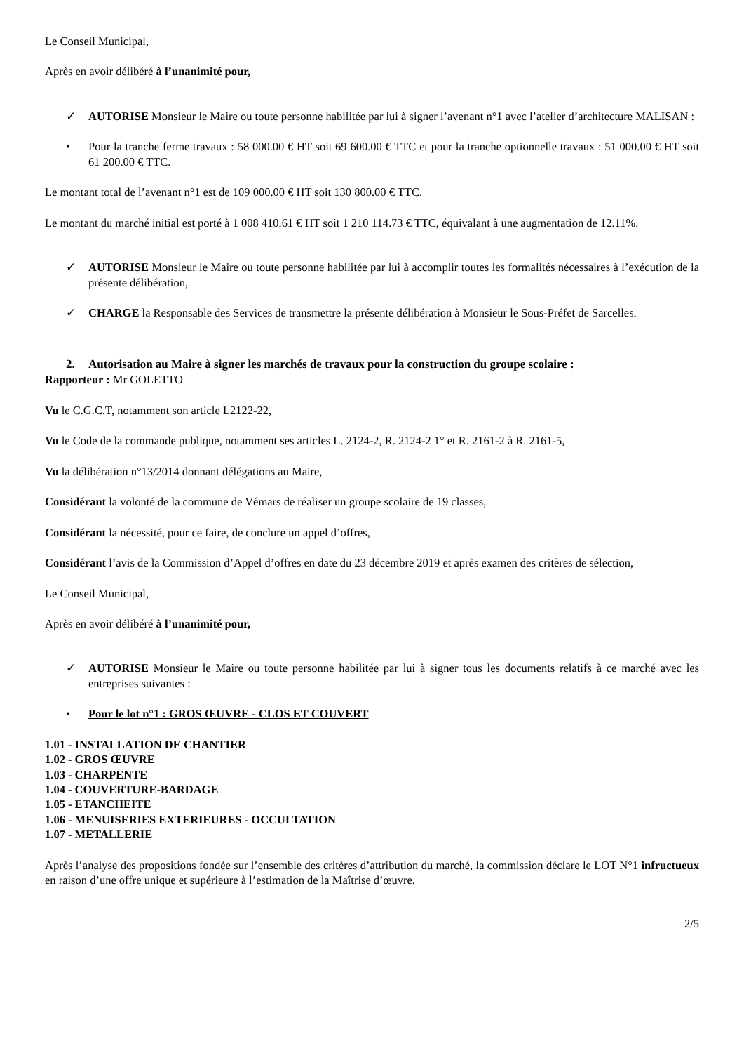Le Conseil Municipal,
Après en avoir délibéré à l’unanimité pour,
✓ AUTORISE Monsieur le Maire ou toute personne habilitée par lui à signer l’avenant n°1 avec l’atelier d’architecture MALISAN :
• Pour la tranche ferme travaux : 58 000.00 € HT soit 69 600.00 € TTC et pour la tranche optionnelle travaux : 51 000.00 € HT soit 61 200.00 € TTC.
Le montant total de l’avenant n°1 est de 109 000.00 € HT soit 130 800.00 € TTC.
Le montant du marché initial est porté à 1 008 410.61 € HT soit 1 210 114.73 € TTC, équivalant à une augmentation de 12.11%.
✓ AUTORISE Monsieur le Maire ou toute personne habilitée par lui à accomplir toutes les formalités nécessaires à l’exécution de la présente délibération,
✓ CHARGE la Responsable des Services de transmettre la présente délibération à Monsieur le Sous-Préfet de Sarcelles.
2. Autorisation au Maire à signer les marchés de travaux pour la construction du groupe scolaire :
Rapporteur : Mr GOLETTO
Vu le C.G.C.T, notamment son article L2122-22,
Vu le Code de la commande publique, notamment ses articles L. 2124-2, R. 2124-2 1° et R. 2161-2 à R. 2161-5,
Vu la délibération n°13/2014 donnant délégations au Maire,
Considérant la volonté de la commune de Vémars de réaliser un groupe scolaire de 19 classes,
Considérant la nécessité, pour ce faire, de conclure un appel d’offres,
Considérant l’avis de la Commission d’Appel d’offres en date du 23 décembre 2019 et après examen des critères de sélection,
Le Conseil Municipal,
Après en avoir délibéré à l’unanimité pour,
✓ AUTORISE Monsieur le Maire ou toute personne habilitée par lui à signer tous les documents relatifs à ce marché avec les entreprises suivantes :
• Pour le lot n°1 : GROS ŒUVRE - CLOS ET COUVERT
1.01 - INSTALLATION DE CHANTIER
1.02 - GROS ŒUVRE
1.03 - CHARPENTE
1.04 - COUVERTURE-BARDAGE
1.05 - ETANCHEITE
1.06 - MENUISERIES EXTERIEURES - OCCULTATION
1.07 - METALLERIE
Après l’analyse des propositions fondée sur l’ensemble des critères d’attribution du marché, la commission déclare le LOT N°1 infructueux en raison d’une offre unique et supérieure à l’estimation de la Maîtrise d’œuvre.
2/5